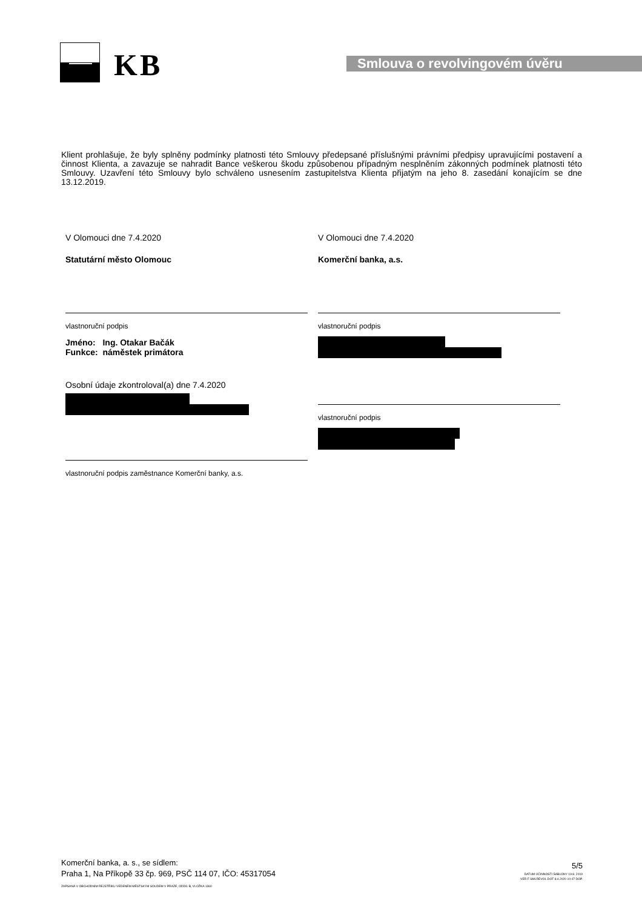KB Smlouva o revolvingovém úvěru
Klient prohlašuje, že byly splněny podmínky platnosti této Smlouvy předepsané příslušnými právními předpisy upravujícími postavení a činnost Klienta, a zavazuje se nahradit Bance veškerou škodu způsobenou případným nesplněním zákonných podmínek platnosti této Smlouvy. Uzavření této Smlouvy bylo schváleno usnesením zastupitelstva Klienta přijatým na jeho 8. zasedání konajícím se dne 13.12.2019.
V Olomouci dne 7.4.2020
Statutární město Olomouc
vlastnoruční podpis
Jméno: Ing. Otakar Bačák
Funkce: náměstek primátora
Osobní údaje zkontroloval(a) dne 7.4.2020
vlastnoruční podpis zaměstnance Komerční banky, a.s.
V Olomouci dne 7.4.2020
Komerční banka, a.s.
vlastnoruční podpis
vlastnoruční podpis
Komerční banka, a. s., se sídlem:
Praha 1, Na Příkopě 33 čp. 969, PSČ 114 07, IČO: 45317054
ZAPSANÁ V OBCHODNÍM REJSTŘÍKU VEDENÉM MĚSTSKÝM SOUDEM V PRAZE, ODDÍL B, VLOŽKA 1360
5/5
DATUM ÚČINNOSTI ŠABLONY 19.8. 2019
VER F SMLREVOL.DOT 8.4.2020 10:47 DOP.